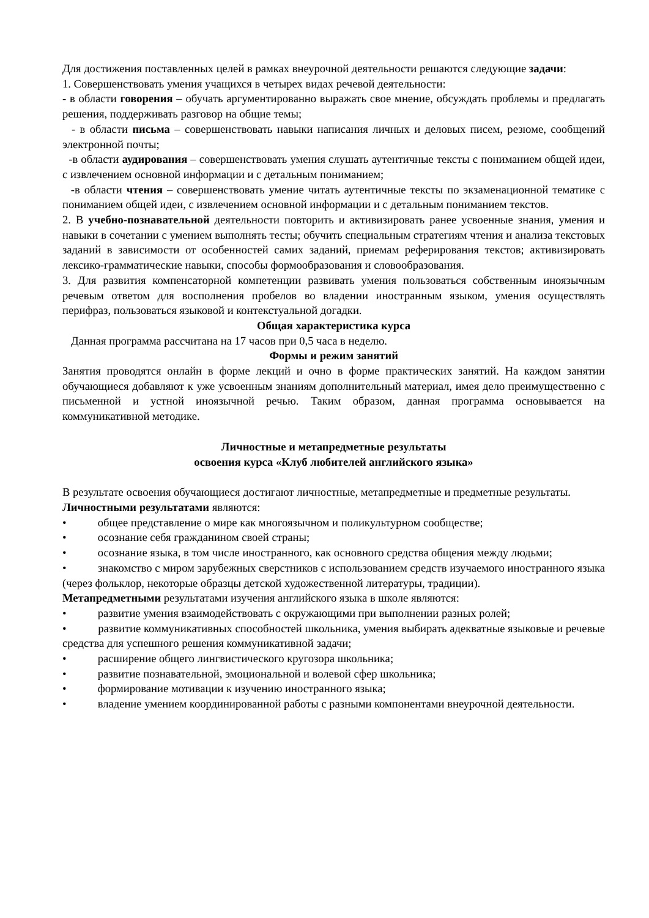Для достижения поставленных целей в рамках внеурочной деятельности решаются следующие задачи:
1. Совершенствовать умения учащихся в четырех видах речевой деятельности:
- в области говорения – обучать аргументированно выражать свое мнение, обсуждать проблемы и предлагать решения, поддерживать разговор на общие темы;
- в области письма – совершенствовать навыки написания личных и деловых писем, резюме, сообщений электронной почты;
-в области аудирования – совершенствовать умения слушать аутентичные тексты с пониманием общей идеи, с извлечением основной информации и с детальным пониманием;
-в области чтения – совершенствовать умение читать аутентичные тексты по экзаменационной тематике с пониманием общей идеи, с извлечением основной информации и с детальным пониманием текстов.
2. В учебно-познавательной деятельности повторить и активизировать ранее усвоенные знания, умения и навыки в сочетании с умением выполнять тесты; обучить специальным стратегиям чтения и анализа текстовых заданий в зависимости от особенностей самих заданий, приемам реферирования текстов; активизировать лексико-грамматические навыки, способы формообразования и словообразования.
3. Для развития компенсаторной компетенции развивать умения пользоваться собственным иноязычным речевым ответом для восполнения пробелов во владении иностранным языком, умения осуществлять перифраз, пользоваться языковой и контекстуальной догадки.
Общая характеристика курса
Данная программа рассчитана на 17 часов при 0,5 часа в неделю.
Формы и режим занятий
Занятия проводятся онлайн в форме лекций и очно в форме практических занятий. На каждом занятии обучающиеся добавляют к уже усвоенным знаниям дополнительный материал, имея дело преимущественно с письменной и устной иноязычной речью. Таким образом, данная программа основывается на коммуникативной методике.
Личностные и метапредметные результаты
освоения курса «Клуб любителей английского языка»
В результате освоения обучающиеся достигают личностные, метапредметные и предметные результаты.
Личностными результатами являются:
• общее представление о мире как многоязычном и поликультурном сообществе;
• осознание себя гражданином своей страны;
• осознание языка, в том числе иностранного, как основного средства общения между людьми;
• знакомство с миром зарубежных сверстников с использованием средств изучаемого иностранного языка (через фольклор, некоторые образцы детской художественной литературы, традиции).
Метапредметными результатами изучения английского языка в школе являются:
• развитие умения взаимодействовать с окружающими при выполнении разных ролей;
• развитие коммуникативных способностей школьника, умения выбирать адекватные языковые и речевые средства для успешного решения коммуникативной задачи;
• расширение общего лингвистического кругозора школьника;
• развитие познавательной, эмоциональной и волевой сфер школьника;
• формирование мотивации к изучению иностранного языка;
• владение умением координированной работы с разными компонентами внеурочной деятельности.